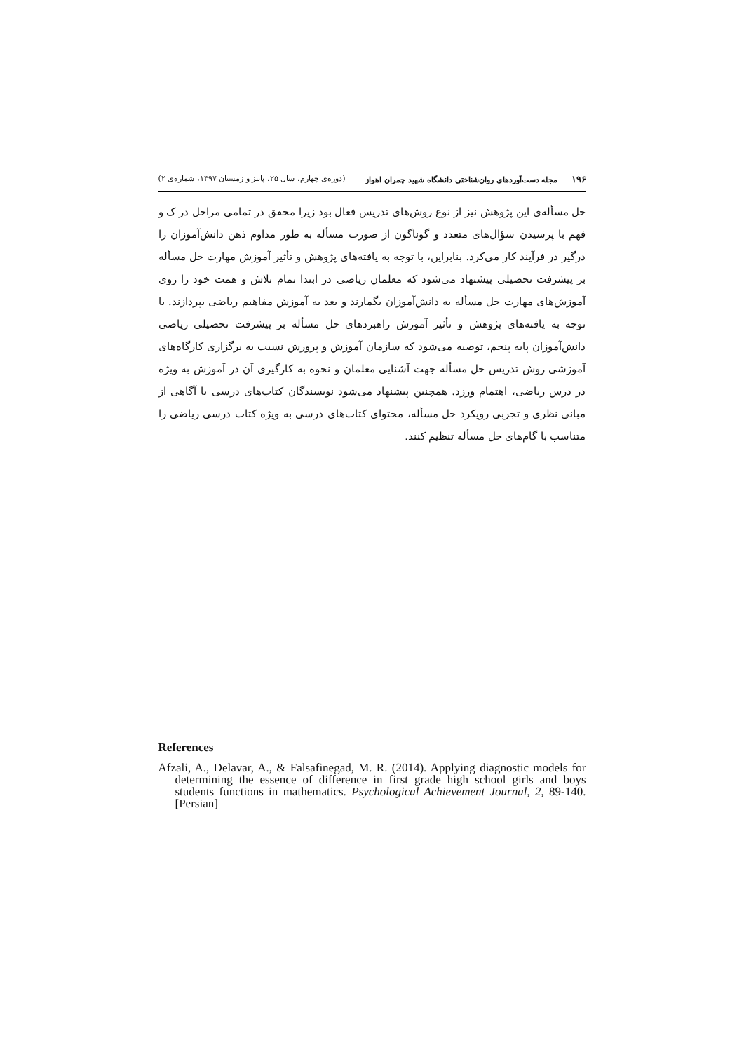۱۹۶ مجله دست‌آوردهای روان‌شناختی دانشگاه شهید چمران اهواز (دوره‌ی چهارم، سال ۲۵، پاییز و زمستان ۱۳۹۷، شماره‌ی ۲)
حل مسأله‌ی این پژوهش نیز از نوع روش‌های تدریس فعال بود زیرا محقق در تمامی مراحل در ک و فهم با پرسیدن سؤال‌های متعدد و گوناگون از صورت مسأله به طور مداوم ذهن دانش‌آموزان را درگیر در فرآیند کار می‌کرد. بنابراین، با توجه به یافته‌های پژوهش و تأثیر آموزش مهارت حل مسأله بر پیشرفت تحصیلی پیشنهاد می‌شود که معلمان ریاضی در ابتدا تمام تلاش و همت خود را روی آموزش‌های مهارت حل مسأله به دانش‌آموزان بگمارند و بعد به آموزش مفاهیم ریاضی بپردازند. با توجه به یافته‌های پژوهش و تأثیر آموزش راهبردهای حل مسأله بر پیشرفت تحصیلی ریاضی دانش‌آموزان پایه پنجم، توصیه می‌شود که سازمان آموزش و پرورش نسبت به برگزاری کارگاه‌های آموزشی روش تدریس حل مسأله جهت آشنایی معلمان و نحوه به کارگیری آن در آموزش به ویژه در درس ریاضی، اهتمام ورزد. همچنین پیشنهاد می‌شود نویسندگان کتاب‌های درسی با آگاهی از مبانی نظری و تجربی رویکرد حل مسأله، محتوای کتاب‌های درسی به ویژه کتاب درسی ریاضی را متناسب با گام‌های حل مسأله تنظیم کنند.
References
Afzali, A., Delavar, A., & Falsafinegad, M. R. (2014). Applying diagnostic models for determining the essence of difference in first grade high school girls and boys students functions in mathematics. Psychological Achievement Journal, 2, 89-140. [Persian]